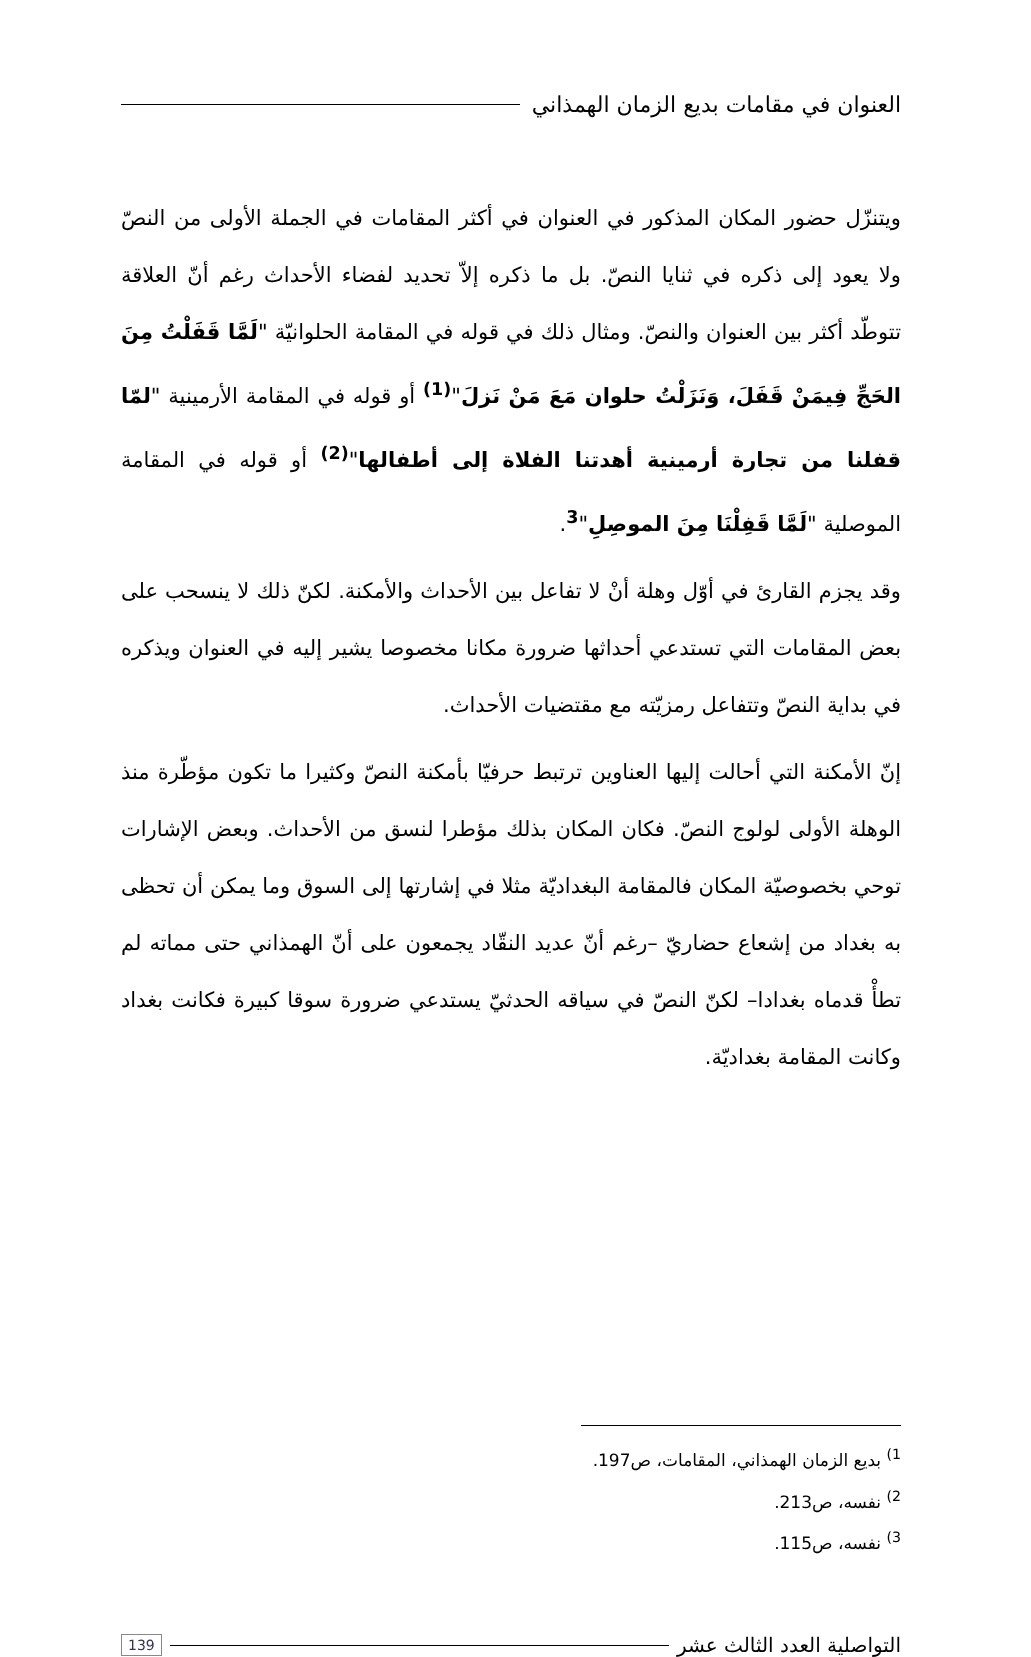العنوان في مقامات بديع الزمان الهمذاني
ويتنزّل حضور المكان المذكور في العنوان في أكثر المقامات في الجملة الأولى من النصّ ولا يعود إلى ذكره في ثنايا النصّ. بل ما ذكره إلاّ تحديد لفضاء الأحداث رغم أنّ العلاقة تتوطّد أكثر بين العنوان والنصّ. ومثال ذلك في قوله في المقامة الحلوانيّة "لَمَّا قَفَلْتُ مِنَ الحَجِّ فِيمَنْ قَفَلَ، وَنَزَلْتُ حلوان مَعَ مَنْ نَزلَ"<sup>(1)</sup> أو قوله في المقامة الأرمينية "لمّا قفلنا من تجارة أرمينية أهدتنا الفلاة إلى أطفالها"<sup>(2)</sup> أو قوله في المقامة الموصلية "لَمَّا قَفِلْنَا مِنَ الموصِلِ"<sup>3</sup>.
وقد يجزم القارئ في أوّل وهلة أنْ لا تفاعل بين الأحداث والأمكنة. لكنّ ذلك لا ينسحب على بعض المقامات التي تستدعي أحداثها ضرورة مكانا مخصوصا يشير إليه في العنوان ويذكره في بداية النصّ وتتفاعل رمزيّته مع مقتضيات الأحداث.
إنّ الأمكنة التي أحالت إليها العناوين ترتبط حرفيّا بأمكنة النصّ وكثيرا ما تكون مؤطّرة منذ الوهلة الأولى لولوج النصّ. فكان المكان بذلك مؤطرا لنسق من الأحداث. وبعض الإشارات توحي بخصوصيّة المكان فالمقامة البغداديّة مثلا في إشارتها إلى السوق وما يمكن أن تحظى به بغداد من إشعاع حضاريّ –رغم أنّ عديد النقّاد يجمعون على أنّ الهمذاني حتى مماته لم تطأْ قدماه بغدادا– لكنّ النصّ في سياقه الحدثيّ يستدعي ضرورة سوقا كبيرة فكانت بغداد وكانت المقامة بغداديّة.
<sup>1)</sup> بديع الزمان الهمذاني، المقامات، ص197.
<sup>2)</sup> نفسه، ص213.
<sup>3)</sup> نفسه، ص115.
التواصلية العدد الثالث عشر 139